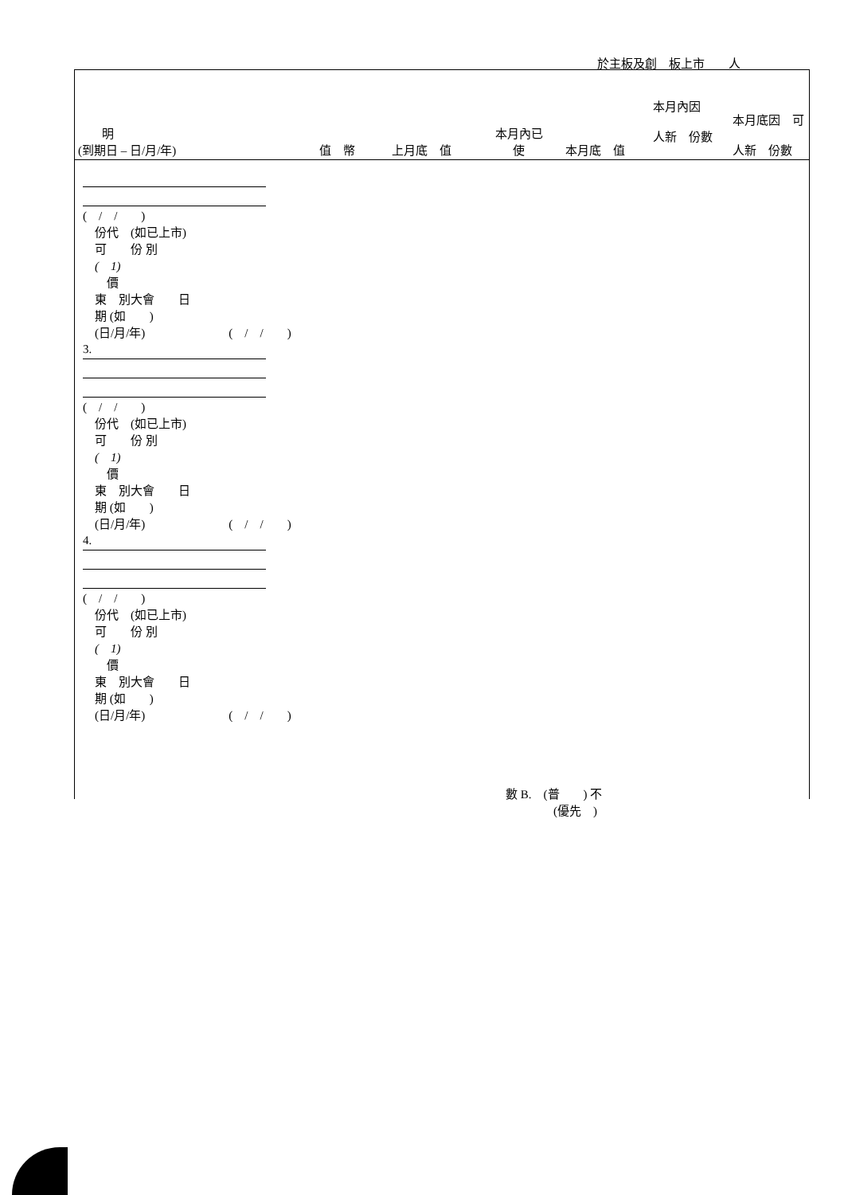於主板及創　板上市　　人
　　明
(到期日 – 日/月/年)
值　幣
上月底　值
本月內已
使
本月底　值
本月內因
人新　份數
本月底因　可
人新　份數
(　/　/　　)
　份代　(如已上市)
　可　　份 別
　(　1)
　　價
　東　別大會　　日
　期 (如　　)
　(日/月/年)　　　　　　　(　/　/　　)
3.
(　/　/　　)
　份代　(如已上市)
　可　　份 別
　(　1)
　　價
　東　別大會　　日
　期 (如　　)
　(日/月/年)　　　　　　　(　/　/　　)
4.
(　/　/　　)
　份代　(如已上市)
　可　　份 別
　(　1)
　　價
　東　別大會　　日
　期 (如　　)
　(日/月/年)　　　　　　　(　/　/　　)
數 B.　(普　　) 不
　　　　(優先　)